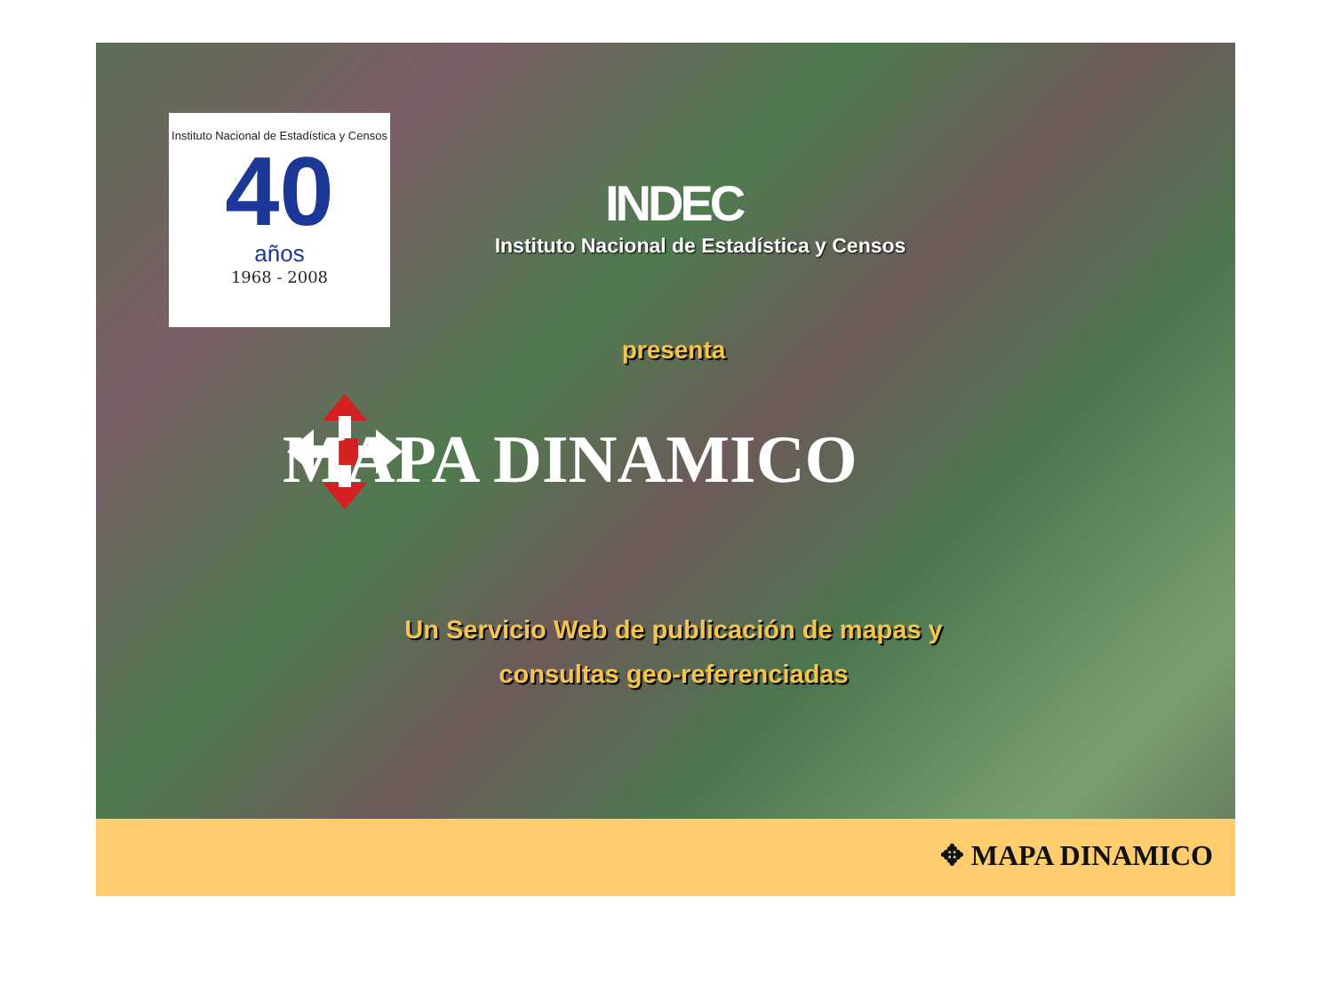Instituto Nacional de Estadística y Censos
40
años
1968 - 2008
INDEC
Instituto Nacional de Estadística y Censos
presenta
MAPA DINAMICO
Un Servicio Web de publicación de mapas y
consultas geo-referenciadas
✥ MAPA DINAMICO